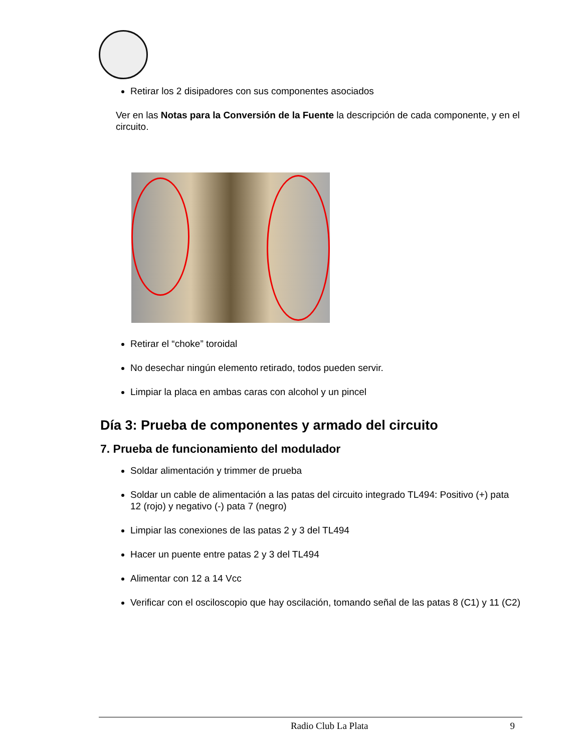Retirar los 2 disipadores con sus componentes asociados
Ver en las Notas para la Conversión de la Fuente la descripción de cada componente, y en el circuito.
Retirar el “choke” toroidal
No desechar ningún elemento retirado, todos pueden servir.
Limpiar la placa en ambas caras con alcohol y un pincel
Día 3: Prueba de componentes y armado del circuito
7. Prueba de funcionamiento del modulador
Soldar alimentación y trimmer de prueba
Soldar un cable de alimentación a las patas del circuito integrado TL494: Positivo (+) pata 12 (rojo) y negativo (-) pata 7 (negro)
Limpiar las conexiones de las patas 2 y 3 del TL494
Hacer un puente entre patas 2 y 3 del TL494
Alimentar con 12 a 14 Vcc
Verificar con el osciloscopio que hay oscilación, tomando señal de las patas 8 (C1) y 11 (C2)
Radio Club La Plata 9